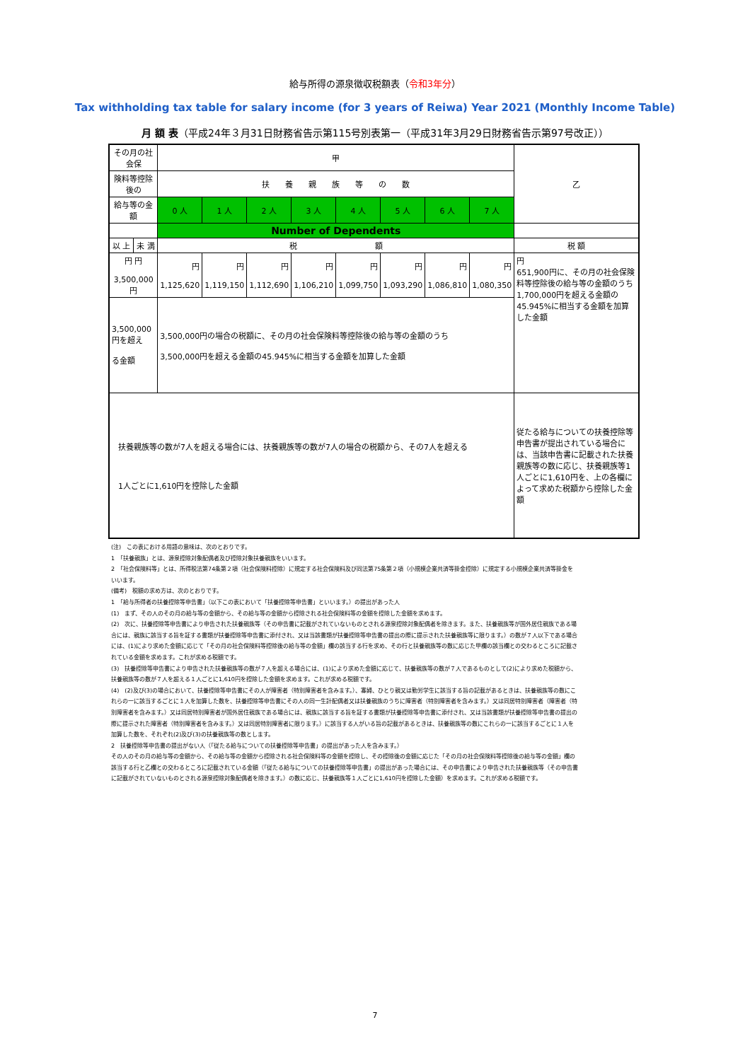給与所得の源泉徴収税額表（令和3年分）
Tax withholding tax table for salary income (for 3 years of Reiwa) Year 2021 (Monthly Income Table)
月 額 表（平成24年３月31日財務省告示第115号別表第一（平成31年3月29日財務省告示第97号改正））
| その月の社会保 | | 甲 | | | | | | | | 乙 |
| 険料等控除後の | | 扶 養 親 族 等 の 数 | | | | | | | | |
| 給与等の金額 | | 0 人 | 1 人 | 2 人 | 3 人 | 4 人 | 5 人 | 6 人 | 7 人 | |
| | | Number of Dependents | | | | | | | | |
| 以 上 | 未 満 | 税 額 | | | | | | | | 税 額 |
| 円 円 3,500,000円 | | 円 1,125,620 | 円 1,119,150 | 円 1,112,690 | 円 1,106,210 | 円 1,099,750 | 円 1,093,290 | 円 1,086,810 | 円 1,080,350 | 円 651,900円に、その月の社会保険料等控除後の給与等の金額のうち1,700,000円を超える金額の45.945%に相当する金額を加算した金額 |
| 3,500,000円を超え る金額 | | 3,500,000円の場合の税額に、その月の社会保険料等控除後の給与等の金額のうち 3,500,000円を超える金額の45.945%に相当する金額を加算した金額 | | | | | | | | |
| 扶養親族等の数が7人を超える場合には、扶養親族等の数が7人の場合の税額から、その7人を超える 1人ごとに1,610円を控除した金額 | | | | | | | | | | 従たる給与についての扶養控除等申告書が提出されている場合には、当該申告書に記載された扶養親族等の数に応じ、扶養親族等1人ごとに1,610円を、上の各欄によって求めた税額から控除した金額 |
(注)　この表における用語の意味は、次のとおりです。
1　「扶養親族」とは、源泉控除対象配偶者及び控除対象扶養親族をいいます。
2　「社会保険料等」とは、所得税法第74条第２項（社会保険料控除）に規定する社会保険料及び同法第75条第２項（小規模企業共済等掛金控除）に規定する小規模企業共済等掛金をいいます。
(備考)　税額の求め方は、次のとおりです。
1　「給与所得者の扶養控除等申告書」（以下この表において「扶養控除等申告書」といいます。）の提出があった人
(1)　まず、その人のその月の給与等の金額から、その給与等の金額から控除される社会保険料等の金額を控除した金額を求めます。
(2)　次に、扶養控除等申告書により申告された扶養親族等（その申告書に記載がされていないものとされる源泉控除対象配偶者を除きます。また、扶養親族等が国外居住親族である場合には、親族に該当する旨を証する書類が扶養控除等申告書に添付され、又は当該書類が扶養控除等申告書の提出の際に提示された扶養親族等に限ります。）の数が７人以下である場合には、(1)により求めた金額に応じて「その月の社会保険料等控除後の給与等の金額」欄の該当する行を求め、その行と扶養親族等の数に応じた甲欄の該当欄との交わるところに記載されている金額を求めます。これが求める税額です。
(3)　扶養控除等申告書により申告された扶養親族等の数が７人を超える場合には、(1)により求めた金額に応じて、扶養親族等の数が７人であるものとして(2)により求めた税額から、扶養親族等の数が７人を超える１人ごとに1,610円を控除した金額を求めます。これが求める税額です。
(4)　(2)及び(3)の場合において、扶養控除等申告書にその人が障害者（特別障害者を含みます。）、寡婦、ひとり親又は勤労学生に該当する旨の記載があるときは、扶養親族等の数にこれらの一に該当するごとに１人を加算した数を、扶養控除等申告書にその人の同一生計配偶者又は扶養親族のうちに障害者（特別障害者を含みます。）又は同居特別障害者（障害者（特別障害者を含みます。）又は同居特別障害者が国外居住親族である場合には、親族に該当する旨を証する書類が扶養控除等申告書に添付され、又は当該書類が扶養控除等申告書の提出の際に提示された障害者（特別障害者を含みます。）又は同居特別障害者に限ります。）に該当する人がいる旨の記載があるときは、扶養親族等の数にこれらの一に該当するごとに１人を加算した数を、それぞれ(2)及び(3)の扶養親族等の数とします。
2　扶養控除等申告書の提出がない人（「従たる給与についての扶養控除等申告書」の提出があった人を含みます。）
その人のその月の給与等の金額から、その給与等の金額から控除される社会保険料等の金額を控除し、その控除後の金額に応じた「その月の社会保険料等控除後の給与等の金額」欄の該当する行と乙欄との交わるところに記載されている金額（「従たる給与についての扶養控除等申告書」の提出があった場合には、その申告書により申告された扶養親族等（その申告書に記載がされていないものとされる源泉控除対象配偶者を除きます。）の数に応じ、扶養親族等１人ごとに1,610円を控除した金額）を求めます。これが求める税額です。
7